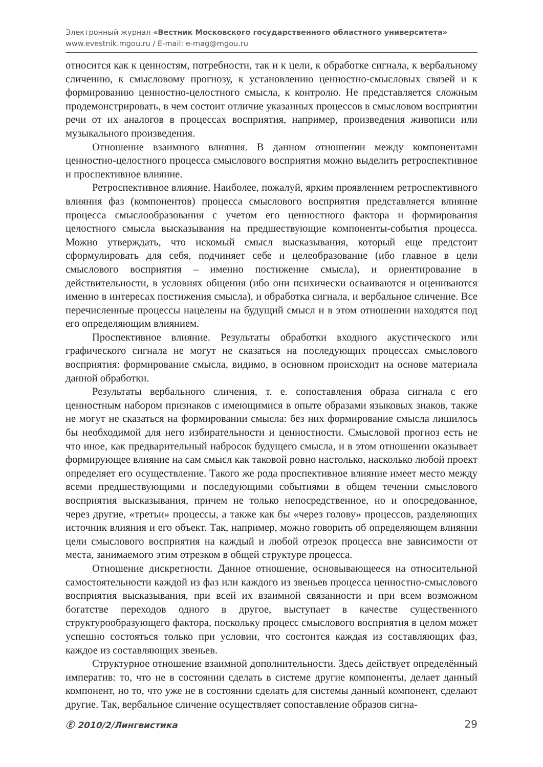Электронный журнал «Вестник Московского государственного областного университета»
www.evestnik.mgou.ru / E-mail: e-mag@mgou.ru
относится как к ценностям, потребности, так и к цели, к обработке сигнала, к вербальному сличению, к смысловому прогнозу, к установлению ценностно-смысловых связей и к формированию ценностно-целостного смысла, к контролю. Не представляется сложным продемонстрировать, в чем состоит отличие указанных процессов в смысловом восприятии речи от их аналогов в процессах восприятия, например, произведения живописи или музыкального произведения.
Отношение взаимного влияния. В данном отношении между компонентами ценностно-целостного процесса смыслового восприятия можно выделить ретроспективное и проспективное влияние.
Ретроспективное влияние. Наиболее, пожалуй, ярким проявлением ретроспективного влияния фаз (компонентов) процесса смыслового восприятия представляется влияние процесса смыслообразования с учетом его ценностного фактора и формирования целостного смысла высказывания на предшествующие компоненты-события процесса. Можно утверждать, что искомый смысл высказывания, который еще предстоит сформулировать для себя, подчиняет себе и целеобразование (ибо главное в цели смыслового восприятия – именно постижение смысла), и ориентирование в действительности, в условиях общения (ибо они психически осваиваются и оцениваются именно в интересах постижения смысла), и обработка сигнала, и вербальное сличение. Все перечисленные процессы нацелены на будущий смысл и в этом отношении находятся под его определяющим влиянием.
Проспективное влияние. Результаты обработки входного акустического или графического сигнала не могут не сказаться на последующих процессах смыслового восприятия: формирование смысла, видимо, в основном происходит на основе материала данной обработки.
Результаты вербального сличения, т. е. сопоставления образа сигнала с его ценностным набором признаков с имеющимися в опыте образами языковых знаков, также не могут не сказаться на формировании смысла: без них формирование смысла лишилось бы необходимой для него избирательности и ценностности. Смысловой прогноз есть не что иное, как предварительный набросок будущего смысла, и в этом отношении оказывает формирующее влияние на сам смысл как таковой ровно настолько, насколько любой проект определяет его осуществление. Такого же рода проспективное влияние имеет место между всеми предшествующими и последующими событиями в общем течении смыслового восприятия высказывания, причем не только непосредственное, но и опосредованное, через другие, «третьи» процессы, а также как бы «через голову» процессов, разделяющих источник влияния и его объект. Так, например, можно говорить об определяющем влиянии цели смыслового восприятия на каждый и любой отрезок процесса вне зависимости от места, занимаемого этим отрезком в общей структуре процесса.
Отношение дискретности. Данное отношение, основывающееся на относительной самостоятельности каждой из фаз или каждого из звеньев процесса ценностно-смыслового восприятия высказывания, при всей их взаимной связанности и при всем возможном богатстве переходов одного в другое, выступает в качестве существенного структурообразующего фактора, поскольку процесс смыслового восприятия в целом может успешно состояться только при условии, что состоится каждая из составляющих фаз, каждое из составляющих звеньев.
Структурное отношение взаимной дополнительности. Здесь действует определённый императив: то, что не в состоянии сделать в системе другие компоненты, делает данный компонент, но то, что уже не в состоянии сделать для системы данный компонент, сделают другие. Так, вербальное сличение осуществляет сопоставление образов сигна-
Ⓔ 2010/2/Лингвистика 29